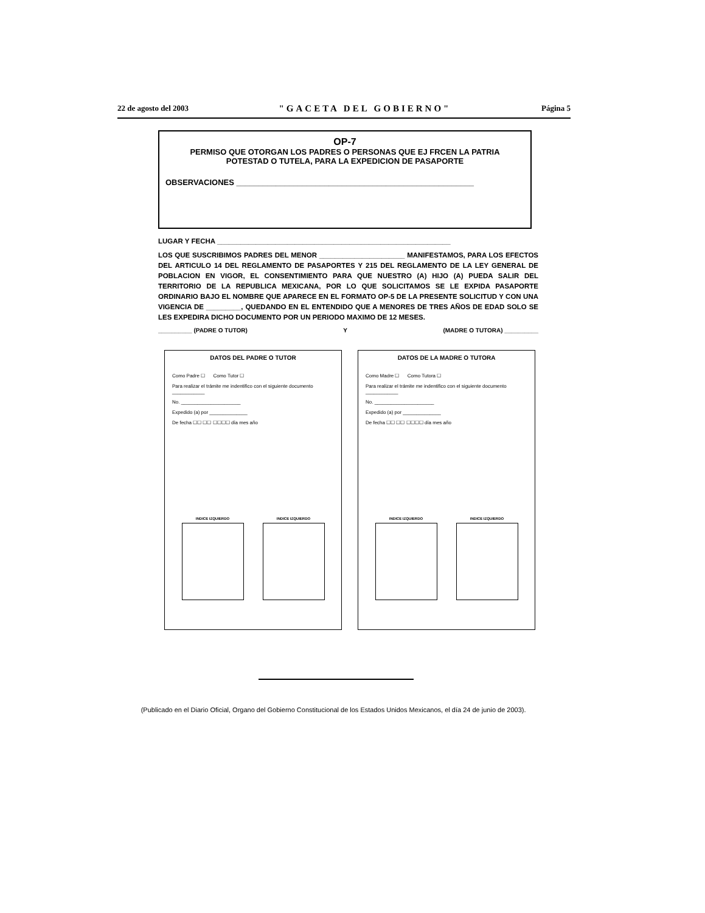22 de agosto del 2003 "GACETA DEL GOBIERNO" Página 5
OP-7
PERMISO QUE OTORGAN LOS PADRES O PERSONAS QUE EJ FRCEN LA PATRIA
POTESTAD O TUTELA, PARA LA EXPEDICION DE PASAPORTE
OBSERVACIONES ______________________________________________________
LUGAR Y FECHA ____________________________________________________________
LOS QUE SUSCRIBIMOS PADRES DEL MENOR ______________________ MANIFESTAMOS, PARA LOS EFECTOS DEL ARTICULO 14 DEL REGLAMENTO DE PASAPORTES Y 215 DEL REGLAMENTO DE LA LEY GENERAL DE POBLACION EN VIGOR, EL CONSENTIMIENTO PARA QUE NUESTRO (A) HIJO (A) PUEDA SALIR DEL TERRITORIO DE LA REPUBLICA MEXICANA, POR LO QUE SOLICITAMOS SE LE EXPIDA PASAPORTE ORDINARIO BAJO EL NOMBRE QUE APARECE EN EL FORMATO OP-5 DE LA PRESENTE SOLICITUD Y CON UNA VIGENCIA DE _________, QUEDANDO EN EL ENTENDIDO QUE A MENORES DE TRES AÑOS DE EDAD SOLO SE LES EXPEDIRA DICHO DOCUMENTO POR UN PERIODO MAXIMO DE 12 MESES.
__________ (PADRE O TUTOR) Y (MADRE O TUTORA) __________
DATOS DEL PADRE O TUTOR
Como Padre ☐ Como Tutor ☐
Para realizar el trámite me indentifico con el siguiente documento ____________
No. ______________________
Expedido (a) por ______________
De fecha ☐☐ ☐☐ ☐☐☐☐ día mes año
INDICE IZQUIERDO INDICE IZQUIERDO
DATOS DE LA MADRE O TUTORA
Como Madre ☐ Como Tutora ☐
Para realizar el trámite me indentifico con el siguiente documento ____________
No. ______________________
Expedido (a) por ______________
De fecha ☐☐ ☐☐ ☐☐☐☐ día mes año
INDICE IZQUIERDO INDICE IZQUIERDO
(Publicado en el Diario Oficial, Organo del Gobierno Constitucional de los Estados Unidos Mexicanos, el día 24 de junio de 2003).